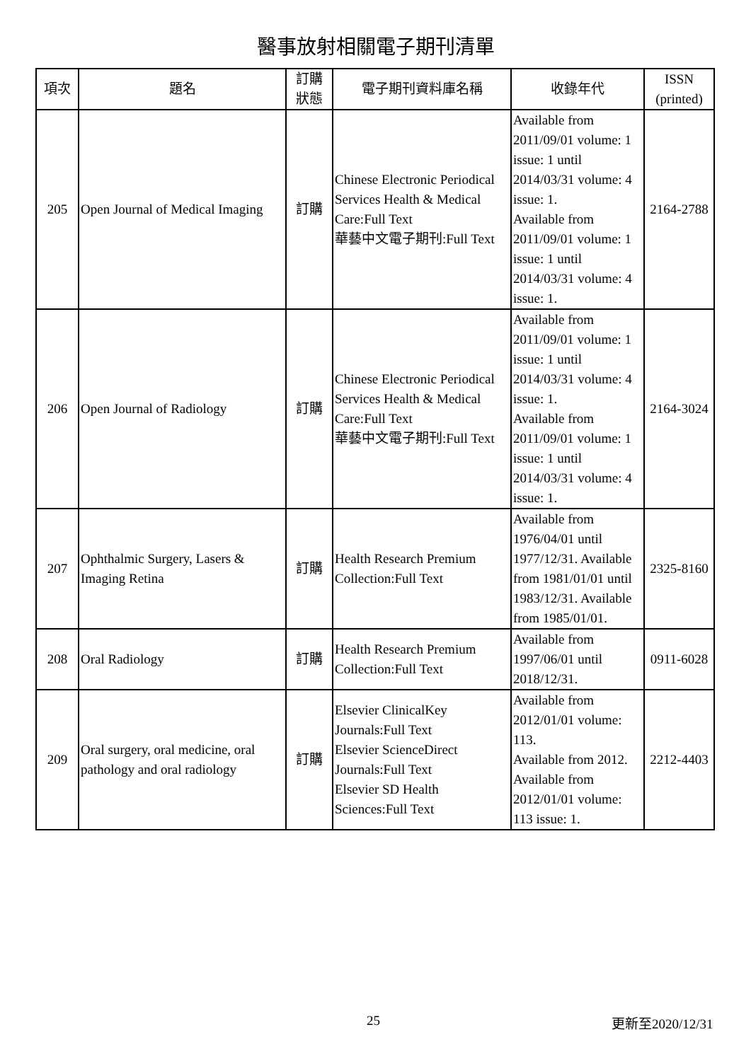醫事放射相關電子期刊清單
| 項次 | 題名 | 訂購 狀態 | 電子期刊資料庫名稱 | 收錄年代 | ISSN (printed) |
| --- | --- | --- | --- | --- | --- |
| 205 | Open Journal of Medical Imaging | 訂購 | Chinese Electronic Periodical Services Health & Medical Care:Full Text 華藝中文電子期刊:Full Text | Available from 2011/09/01 volume: 1 issue: 1 until 2014/03/31 volume: 4 issue: 1. Available from 2011/09/01 volume: 1 issue: 1 until 2014/03/31 volume: 4 issue: 1. | 2164-2788 |
| 206 | Open Journal of Radiology | 訂購 | Chinese Electronic Periodical Services Health & Medical Care:Full Text 華藝中文電子期刊:Full Text | Available from 2011/09/01 volume: 1 issue: 1 until 2014/03/31 volume: 4 issue: 1. Available from 2011/09/01 volume: 1 issue: 1 until 2014/03/31 volume: 4 issue: 1. | 2164-3024 |
| 207 | Ophthalmic Surgery, Lasers & Imaging Retina | 訂購 | Health Research Premium Collection:Full Text | Available from 1976/04/01 until 1977/12/31. Available from 1981/01/01 until 1983/12/31. Available from 1985/01/01. | 2325-8160 |
| 208 | Oral Radiology | 訂購 | Health Research Premium Collection:Full Text | Available from 1997/06/01 until 2018/12/31. | 0911-6028 |
| 209 | Oral surgery, oral medicine, oral pathology and oral radiology | 訂購 | Elsevier ClinicalKey Journals:Full Text Elsevier ScienceDirect Journals:Full Text Elsevier SD Health Sciences:Full Text | Available from 2012/01/01 volume: 113. Available from 2012. Available from 2012/01/01 volume: 113 issue: 1. | 2212-4403 |
25 更新至2020/12/31